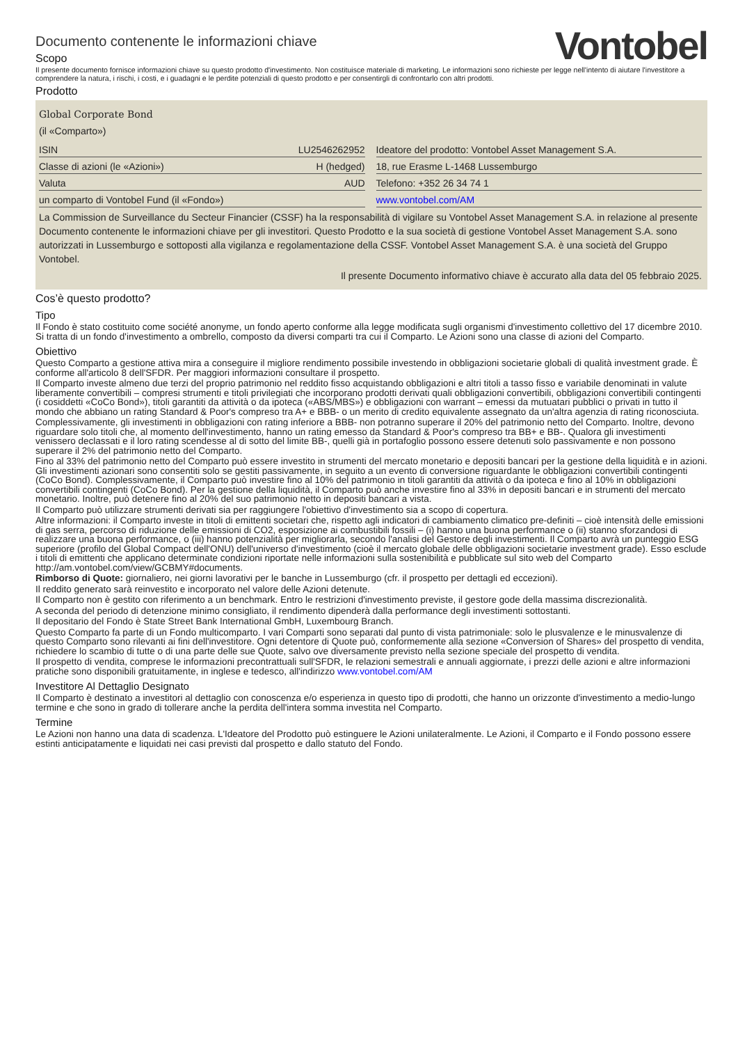Documento contenente le informazioni chiave
Scopo
Vontobel
Il presente documento fornisce informazioni chiave su questo prodotto d'investimento. Non costituisce materiale di marketing. Le informazioni sono richieste per legge nell'intento di aiutare l'investitore a comprendere la natura, i rischi, i costi, e i guadagni e le perdite potenziali di questo prodotto e per consentirgli di confrontarlo con altri prodotti.
Prodotto
Global Corporate Bond
(il «Comparto»)
| ISIN | LU2546262952 |
| Classe di azioni (le «Azioni») | H (hedged) |
| Valuta | AUD |
| un comparto di Vontobel Fund (il «Fondo») | |
| Ideatore del prodotto: Vontobel Asset Management S.A. |
| 18, rue Erasme L-1468 Lussemburgo |
| Telefono: +352 26 34 74 1 |
| www.vontobel.com/AM |
La Commission de Surveillance du Secteur Financier (CSSF) ha la responsabilità di vigilare su Vontobel Asset Management S.A. in relazione al presente Documento contenente le informazioni chiave per gli investitori. Questo Prodotto e la sua società di gestione Vontobel Asset Management S.A. sono autorizzati in Lussemburgo e sottoposti alla vigilanza e regolamentazione della CSSF. Vontobel Asset Management S.A. è una società del Gruppo Vontobel.
Il presente Documento informativo chiave è accurato alla data del 05 febbraio 2025.
Cos’è questo prodotto?
Tipo
Il Fondo è stato costituito come société anonyme, un fondo aperto conforme alla legge modificata sugli organismi d'investimento collettivo del 17 dicembre 2010. Si tratta di un fondo d'investimento a ombrello, composto da diversi comparti tra cui il Comparto. Le Azioni sono una classe di azioni del Comparto.
Obiettivo
Questo Comparto a gestione attiva mira a conseguire il migliore rendimento possibile investendo in obbligazioni societarie globali di qualità investment grade. È conforme all'articolo 8 dell'SFDR. Per maggiori informazioni consultare il prospetto.
Il Comparto investe almeno due terzi del proprio patrimonio nel reddito fisso acquistando obbligazioni e altri titoli a tasso fisso e variabile denominati in valute liberamente convertibili – compresi strumenti e titoli privilegiati che incorporano prodotti derivati quali obbligazioni convertibili, obbligazioni convertibili contingenti (i cosiddetti «CoCo Bond»), titoli garantiti da attività o da ipoteca («ABS/MBS») e obbligazioni con warrant – emessi da mutuatari pubblici o privati in tutto il mondo che abbiano un rating Standard & Poor's compreso tra A+ e BBB- o un merito di credito equivalente assegnato da un'altra agenzia di rating riconosciuta.
Complessivamente, gli investimenti in obbligazioni con rating inferiore a BBB- non potranno superare il 20% del patrimonio netto del Comparto. Inoltre, devono riguardare solo titoli che, al momento dell'investimento, hanno un rating emesso da Standard & Poor's compreso tra BB+ e BB-. Qualora gli investimenti venissero declassati e il loro rating scendesse al di sotto del limite BB-, quelli già in portafoglio possono essere detenuti solo passivamente e non possono superare il 2% del patrimonio netto del Comparto.
Fino al 33% del patrimonio netto del Comparto può essere investito in strumenti del mercato monetario e depositi bancari per la gestione della liquidità e in azioni. Gli investimenti azionari sono consentiti solo se gestiti passivamente, in seguito a un evento di conversione riguardante le obbligazioni convertibili contingenti (CoCo Bond). Complessivamente, il Comparto può investire fino al 10% del patrimonio in titoli garantiti da attività o da ipoteca e fino al 10% in obbligazioni convertibili contingenti (CoCo Bond). Per la gestione della liquidità, il Comparto può anche investire fino al 33% in depositi bancari e in strumenti del mercato monetario. Inoltre, può detenere fino al 20% del suo patrimonio netto in depositi bancari a vista.
Il Comparto può utilizzare strumenti derivati sia per raggiungere l'obiettivo d'investimento sia a scopo di copertura.
Altre informazioni: il Comparto investe in titoli di emittenti societari che, rispetto agli indicatori di cambiamento climatico pre-definiti – cioè intensità delle emissioni di gas serra, percorso di riduzione delle emissioni di CO2, esposizione ai combustibili fossili – (i) hanno una buona performance o (ii) stanno sforzandosi di realizzare una buona performance, o (iii) hanno potenzialità per migliorarla, secondo l'analisi del Gestore degli investimenti. Il Comparto avrà un punteggio ESG superiore (profilo del Global Compact dell'ONU) dell'universo d'investimento (cioè il mercato globale delle obbligazioni societarie investment grade). Esso esclude i titoli di emittenti che applicano determinate condizioni riportate nelle informazioni sulla sostenibilità e pubblicate sul sito web del Comparto http://am.vontobel.com/view/GCBMY#documents.
Rimborso di Quote: giornaliero, nei giorni lavorativi per le banche in Lussemburgo (cfr. il prospetto per dettagli ed eccezioni).
Il reddito generato sarà reinvestito e incorporato nel valore delle Azioni detenute.
Il Comparto non è gestito con riferimento a un benchmark. Entro le restrizioni d'investimento previste, il gestore gode della massima discrezionalità.
A seconda del periodo di detenzione minimo consigliato, il rendimento dipenderà dalla performance degli investimenti sottostanti.
Il depositario del Fondo è State Street Bank International GmbH, Luxembourg Branch.
Questo Comparto fa parte di un Fondo multicomparto. I vari Comparti sono separati dal punto di vista patrimoniale: solo le plusvalenze e le minusvalenze di questo Comparto sono rilevanti ai fini dell'investitore. Ogni detentore di Quote può, conformemente alla sezione «Conversion of Shares» del prospetto di vendita, richiedere lo scambio di tutte o di una parte delle sue Quote, salvo ove diversamente previsto nella sezione speciale del prospetto di vendita.
Il prospetto di vendita, comprese le informazioni precontrattuali sull'SFDR, le relazioni semestrali e annuali aggiornate, i prezzi delle azioni e altre informazioni pratiche sono disponibili gratuitamente, in inglese e tedesco, all'indirizzo www.vontobel.com/AM
Investitore Al Dettaglio Designato
Il Comparto è destinato a investitori al dettaglio con conoscenza e/o esperienza in questo tipo di prodotti, che hanno un orizzonte d'investimento a medio-lungo termine e che sono in grado di tollerare anche la perdita dell'intera somma investita nel Comparto.
Termine
Le Azioni non hanno una data di scadenza. L'Ideatore del Prodotto può estinguere le Azioni unilateralmente. Le Azioni, il Comparto e il Fondo possono essere estinti anticipatamente e liquidati nei casi previsti dal prospetto e dallo statuto del Fondo.